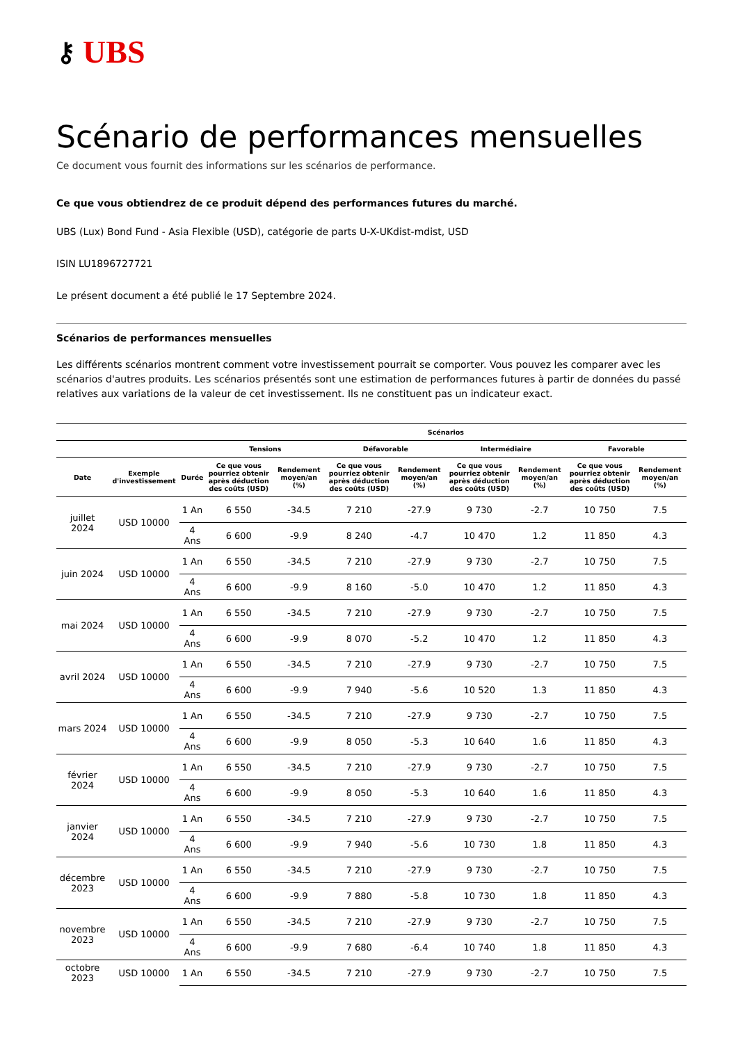⚷ UBS
Scénario de performances mensuelles
Ce document vous fournit des informations sur les scénarios de performance.
Ce que vous obtiendrez de ce produit dépend des performances futures du marché.
UBS (Lux) Bond Fund - Asia Flexible (USD), catégorie de parts U-X-UKdist-mdist, USD
ISIN LU1896727721
Le présent document a été publié le 17 Septembre 2024.
Scénarios de performances mensuelles
Les différents scénarios montrent comment votre investissement pourrait se comporter. Vous pouvez les comparer avec les scénarios d'autres produits. Les scénarios présentés sont une estimation de performances futures à partir de données du passé relatives aux variations de la valeur de cet investissement. Ils ne constituent pas un indicateur exact.
| | | | Scénarios | | | | | | | |
| --- | --- | --- | --- | --- | --- | --- | --- | --- | --- | --- |
| | | | Tensions | | Défavorable | | Intermédiaire | | Favorable | |
| Date | Exemple d'investissement | Durée | Ce que vous pourriez obtenir après déduction des coûts (USD) | Rendement moyen/an (%) | Ce que vous pourriez obtenir après déduction des coûts (USD) | Rendement moyen/an (%) | Ce que vous pourriez obtenir après déduction des coûts (USD) | Rendement moyen/an (%) | Ce que vous pourriez obtenir après déduction des coûts (USD) | Rendement moyen/an (%) |
| juillet 2024 | USD 10000 | 1 An | 6 550 | -34.5 | 7 210 | -27.9 | 9 730 | -2.7 | 10 750 | 7.5 |
| | | 4 Ans | 6 600 | -9.9 | 8 240 | -4.7 | 10 470 | 1.2 | 11 850 | 4.3 |
| juin 2024 | USD 10000 | 1 An | 6 550 | -34.5 | 7 210 | -27.9 | 9 730 | -2.7 | 10 750 | 7.5 |
| | | 4 Ans | 6 600 | -9.9 | 8 160 | -5.0 | 10 470 | 1.2 | 11 850 | 4.3 |
| mai 2024 | USD 10000 | 1 An | 6 550 | -34.5 | 7 210 | -27.9 | 9 730 | -2.7 | 10 750 | 7.5 |
| | | 4 Ans | 6 600 | -9.9 | 8 070 | -5.2 | 10 470 | 1.2 | 11 850 | 4.3 |
| avril 2024 | USD 10000 | 1 An | 6 550 | -34.5 | 7 210 | -27.9 | 9 730 | -2.7 | 10 750 | 7.5 |
| | | 4 Ans | 6 600 | -9.9 | 7 940 | -5.6 | 10 520 | 1.3 | 11 850 | 4.3 |
| mars 2024 | USD 10000 | 1 An | 6 550 | -34.5 | 7 210 | -27.9 | 9 730 | -2.7 | 10 750 | 7.5 |
| | | 4 Ans | 6 600 | -9.9 | 8 050 | -5.3 | 10 640 | 1.6 | 11 850 | 4.3 |
| février 2024 | USD 10000 | 1 An | 6 550 | -34.5 | 7 210 | -27.9 | 9 730 | -2.7 | 10 750 | 7.5 |
| | | 4 Ans | 6 600 | -9.9 | 8 050 | -5.3 | 10 640 | 1.6 | 11 850 | 4.3 |
| janvier 2024 | USD 10000 | 1 An | 6 550 | -34.5 | 7 210 | -27.9 | 9 730 | -2.7 | 10 750 | 7.5 |
| | | 4 Ans | 6 600 | -9.9 | 7 940 | -5.6 | 10 730 | 1.8 | 11 850 | 4.3 |
| décembre 2023 | USD 10000 | 1 An | 6 550 | -34.5 | 7 210 | -27.9 | 9 730 | -2.7 | 10 750 | 7.5 |
| | | 4 Ans | 6 600 | -9.9 | 7 880 | -5.8 | 10 730 | 1.8 | 11 850 | 4.3 |
| novembre 2023 | USD 10000 | 1 An | 6 550 | -34.5 | 7 210 | -27.9 | 9 730 | -2.7 | 10 750 | 7.5 |
| | | 4 Ans | 6 600 | -9.9 | 7 680 | -6.4 | 10 740 | 1.8 | 11 850 | 4.3 |
| octobre 2023 | USD 10000 | 1 An | 6 550 | -34.5 | 7 210 | -27.9 | 9 730 | -2.7 | 10 750 | 7.5 |